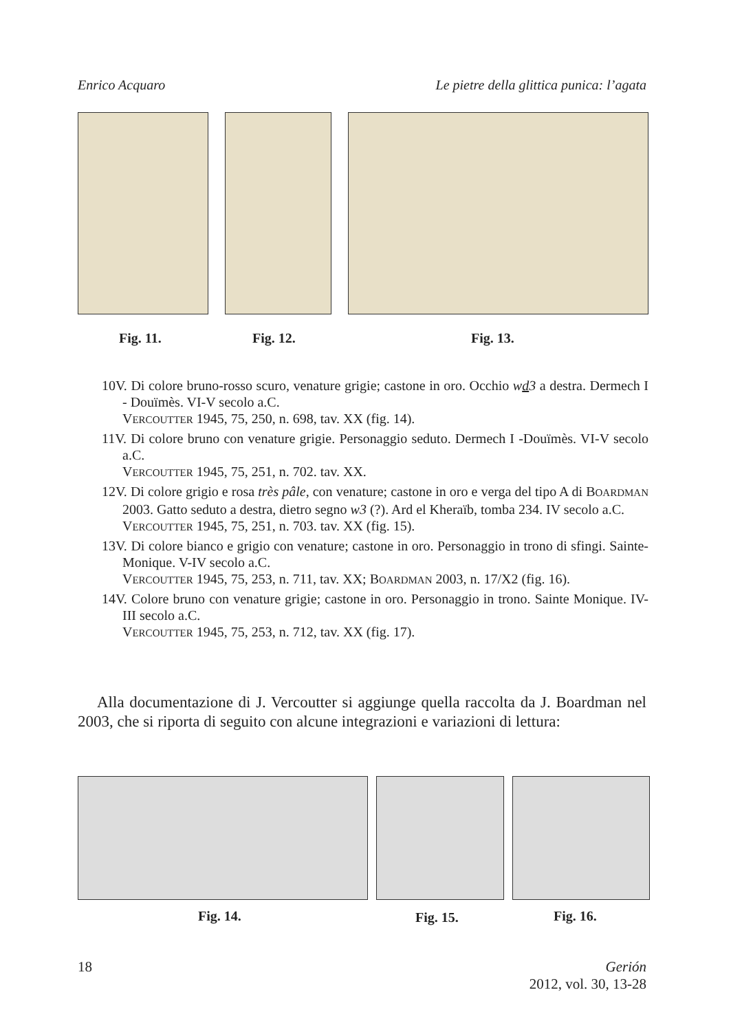Enrico Acquaro Le pietre della glittica punica: l’agata
Fig. 11. Fig. 12. Fig. 13.
10V. Di colore bruno-rosso scuro, venature grigie; castone in oro. Occhio wd3 a destra. Dermech I - Douïmès. VI-V secolo a.C.
VERCOUTTER 1945, 75, 250, n. 698, tav. XX (fig. 14).
11V. Di colore bruno con venature grigie. Personaggio seduto. Dermech I -Douïmès. VI-V secolo a.C.
VERCOUTTER 1945, 75, 251, n. 702. tav. XX.
12V. Di colore grigio e rosa très pâle, con venature; castone in oro e verga del tipo A di BOARDMAN 2003. Gatto seduto a destra, dietro segno w3 (?). Ard el Kheraïb, tomba 234. IV secolo a.C.
VERCOUTTER 1945, 75, 251, n. 703. tav. XX (fig. 15).
13V. Di colore bianco e grigio con venature; castone in oro. Personaggio in trono di sfingi. Sainte-Monique. V-IV secolo a.C.
VERCOUTTER 1945, 75, 253, n. 711, tav. XX; BOARDMAN 2003, n. 17/X2 (fig. 16).
14V. Colore bruno con venature grigie; castone in oro. Personaggio in trono. Sainte Monique. IV-III secolo a.C.
VERCOUTTER 1945, 75, 253, n. 712, tav. XX (fig. 17).
Alla documentazione di J. Vercoutter si aggiunge quella raccolta da J. Boardman nel 2003, che si riporta di seguito con alcune integrazioni e variazioni di lettura:
Fig. 14. Fig. 15. Fig. 16.
18 Gerión
2012, vol. 30, 13-28